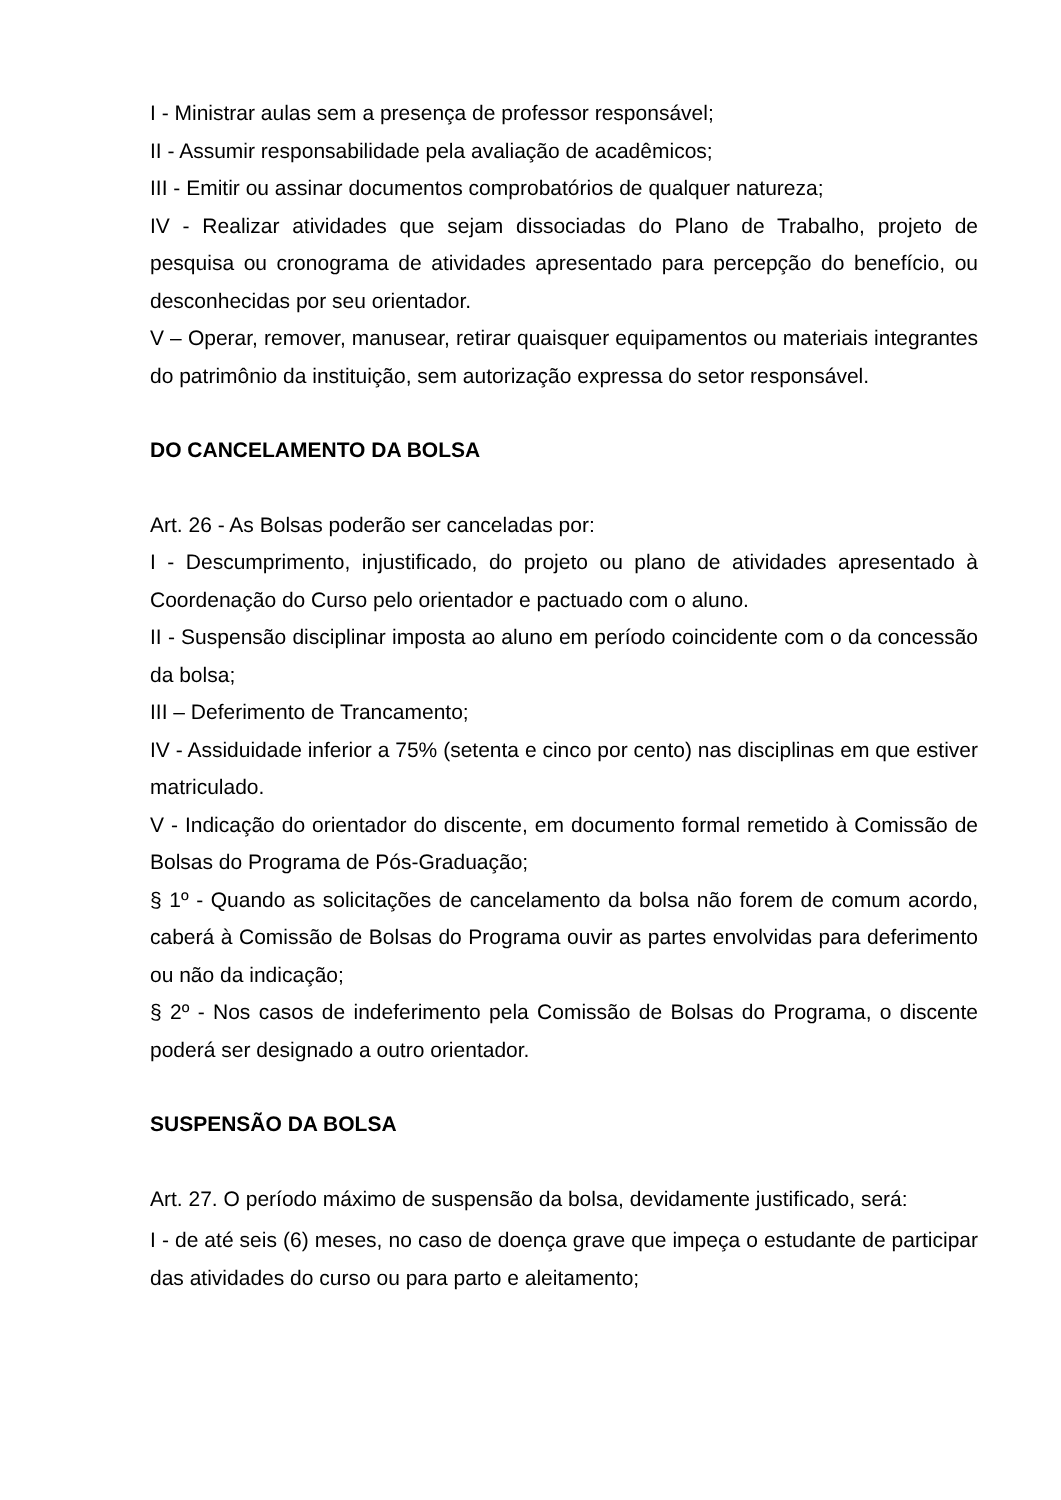I - Ministrar aulas sem a presença de professor responsável;
II - Assumir responsabilidade pela avaliação de acadêmicos;
III - Emitir ou assinar documentos comprobatórios de qualquer natureza;
IV - Realizar atividades que sejam dissociadas do Plano de Trabalho, projeto de pesquisa ou cronograma de atividades apresentado para percepção do benefício, ou desconhecidas por seu orientador.
V – Operar, remover, manusear, retirar quaisquer equipamentos ou materiais integrantes do patrimônio da instituição, sem autorização expressa do setor responsável.
DO CANCELAMENTO DA BOLSA
Art. 26 - As Bolsas poderão ser canceladas por:
I - Descumprimento, injustificado, do projeto ou plano de atividades apresentado à Coordenação do Curso pelo orientador e pactuado com o aluno.
II - Suspensão disciplinar imposta ao aluno em período coincidente com o da concessão da bolsa;
III – Deferimento de Trancamento;
IV - Assiduidade inferior a 75% (setenta e cinco por cento) nas disciplinas em que estiver matriculado.
V - Indicação do orientador do discente, em documento formal remetido à Comissão de Bolsas do Programa de Pós-Graduação;
§ 1º - Quando as solicitações de cancelamento da bolsa não forem de comum acordo, caberá à Comissão de Bolsas do Programa ouvir as partes envolvidas para deferimento ou não da indicação;
§ 2º - Nos casos de indeferimento pela Comissão de Bolsas do Programa, o discente poderá ser designado a outro orientador.
SUSPENSÃO DA BOLSA
Art. 27. O período máximo de suspensão da bolsa, devidamente justificado, será:
I - de até seis (6) meses, no caso de doença grave que impeça o estudante de participar das atividades do curso ou para parto e aleitamento;